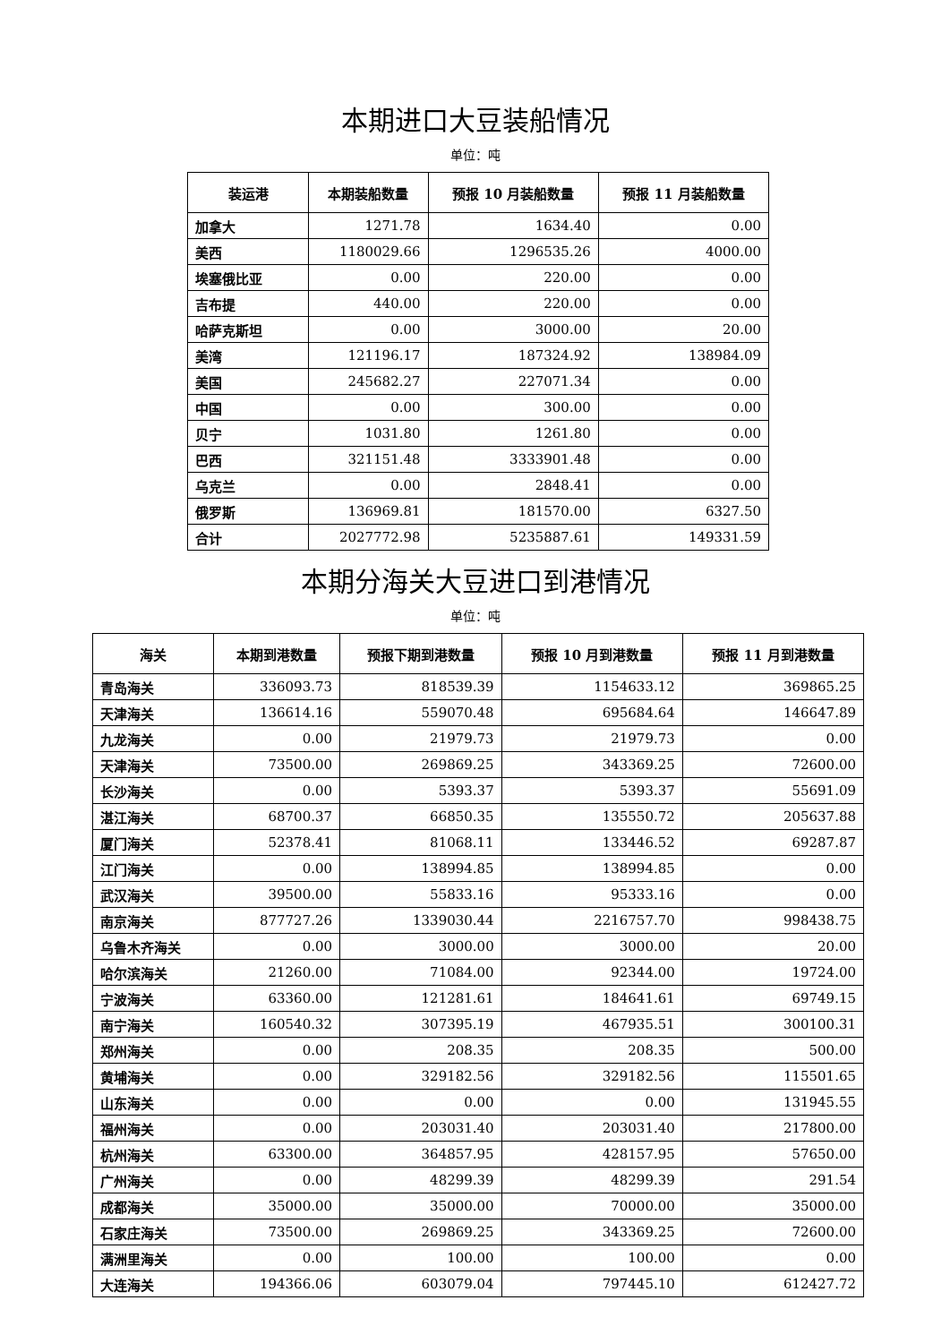本期进口大豆装船情况
单位：吨
| 装运港 | 本期装船数量 | 预报 10 月装船数量 | 预报 11 月装船数量 |
| --- | --- | --- | --- |
| 加拿大 | 1271.78 | 1634.40 | 0.00 |
| 美西 | 1180029.66 | 1296535.26 | 4000.00 |
| 埃塞俄比亚 | 0.00 | 220.00 | 0.00 |
| 吉布提 | 440.00 | 220.00 | 0.00 |
| 哈萨克斯坦 | 0.00 | 3000.00 | 20.00 |
| 美湾 | 121196.17 | 187324.92 | 138984.09 |
| 美国 | 245682.27 | 227071.34 | 0.00 |
| 中国 | 0.00 | 300.00 | 0.00 |
| 贝宁 | 1031.80 | 1261.80 | 0.00 |
| 巴西 | 321151.48 | 3333901.48 | 0.00 |
| 乌克兰 | 0.00 | 2848.41 | 0.00 |
| 俄罗斯 | 136969.81 | 181570.00 | 6327.50 |
| 合计 | 2027772.98 | 5235887.61 | 149331.59 |
本期分海关大豆进口到港情况
单位：吨
| 海关 | 本期到港数量 | 预报下期到港数量 | 预报 10 月到港数量 | 预报 11 月到港数量 |
| --- | --- | --- | --- | --- |
| 青岛海关 | 336093.73 | 818539.39 | 1154633.12 | 369865.25 |
| 天津海关 | 136614.16 | 559070.48 | 695684.64 | 146647.89 |
| 九龙海关 | 0.00 | 21979.73 | 21979.73 | 0.00 |
| 天津海关 | 73500.00 | 269869.25 | 343369.25 | 72600.00 |
| 长沙海关 | 0.00 | 5393.37 | 5393.37 | 55691.09 |
| 湛江海关 | 68700.37 | 66850.35 | 135550.72 | 205637.88 |
| 厦门海关 | 52378.41 | 81068.11 | 133446.52 | 69287.87 |
| 江门海关 | 0.00 | 138994.85 | 138994.85 | 0.00 |
| 武汉海关 | 39500.00 | 55833.16 | 95333.16 | 0.00 |
| 南京海关 | 877727.26 | 1339030.44 | 2216757.70 | 998438.75 |
| 乌鲁木齐海关 | 0.00 | 3000.00 | 3000.00 | 20.00 |
| 哈尔滨海关 | 21260.00 | 71084.00 | 92344.00 | 19724.00 |
| 宁波海关 | 63360.00 | 121281.61 | 184641.61 | 69749.15 |
| 南宁海关 | 160540.32 | 307395.19 | 467935.51 | 300100.31 |
| 郑州海关 | 0.00 | 208.35 | 208.35 | 500.00 |
| 黄埔海关 | 0.00 | 329182.56 | 329182.56 | 115501.65 |
| 山东海关 | 0.00 | 0.00 | 0.00 | 131945.55 |
| 福州海关 | 0.00 | 203031.40 | 203031.40 | 217800.00 |
| 杭州海关 | 63300.00 | 364857.95 | 428157.95 | 57650.00 |
| 广州海关 | 0.00 | 48299.39 | 48299.39 | 291.54 |
| 成都海关 | 35000.00 | 35000.00 | 70000.00 | 35000.00 |
| 石家庄海关 | 73500.00 | 269869.25 | 343369.25 | 72600.00 |
| 满洲里海关 | 0.00 | 100.00 | 100.00 | 0.00 |
| 大连海关 | 194366.06 | 603079.04 | 797445.10 | 612427.72 |